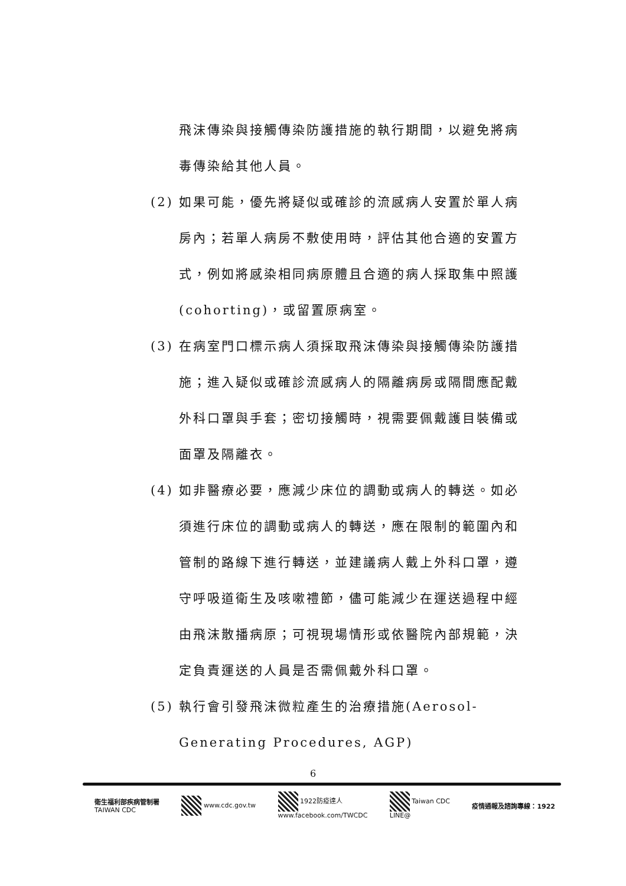飛沫傳染與接觸傳染防護措施的執行期間，以避免將病毒傳染給其他人員。
(2) 如果可能，優先將疑似或確診的流感病人安置於單人病房內；若單人病房不敷使用時，評估其他合適的安置方式，例如將感染相同病原體且合適的病人採取集中照護(cohorting)，或留置原病室。
(3) 在病室門口標示病人須採取飛沫傳染與接觸傳染防護措施；進入疑似或確診流感病人的隔離病房或隔間應配戴外科口罩與手套；密切接觸時，視需要佩戴護目裝備或面罩及隔離衣。
(4) 如非醫療必要，應減少床位的調動或病人的轉送。如必須進行床位的調動或病人的轉送，應在限制的範圍內和管制的路線下進行轉送，並建議病人戴上外科口罩，遵守呼吸道衛生及咳嗽禮節，儘可能減少在運送過程中經由飛沫散播病原；可視現場情形或依醫院內部規範，決定負責運送的人員是否需佩戴外科口罩。
(5) 執行會引發飛沫微粒產生的治療措施(Aerosol-Generating Procedures, AGP)
6
衛生福利部疾病管制署
TAIWAN CDC
www.cdc.gov.tw
1922防疫達人
www.facebook.com/TWCDC
Taiwan CDC
LINE@
疫情通報及諮詢專線：1922